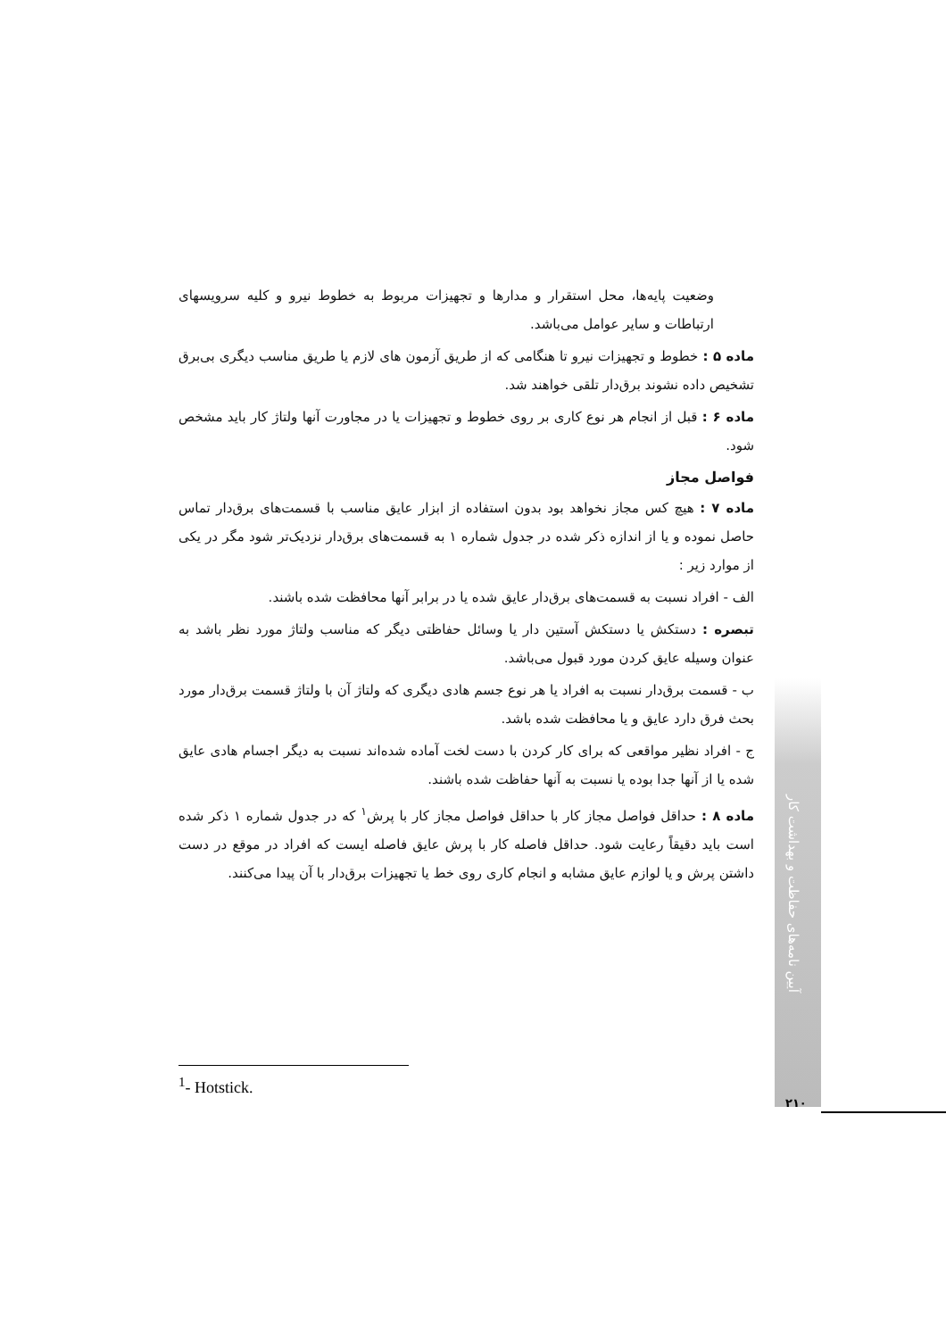وضعیت پایه‌ها، محل استقرار و مدارها و تجهیزات مربوط به خطوط نیرو و کلیه سرویسهای ارتباطات و سایر عوامل می‌باشد.
ماده ۵ : خطوط و تجهیزات نیرو تا هنگامی که از طریق آزمون های لازم یا طریق مناسب دیگری بی‌برق تشخیص داده نشوند برق‌دار تلقی خواهند شد.
ماده ۶ : قبل از انجام هر نوع کاری بر روی خطوط و تجهیزات یا در مجاورت آنها ولتاژ کار باید مشخص شود.
فواصل مجاز
ماده ۷ : هیچ کس مجاز نخواهد بود بدون استفاده از ابزار عایق مناسب با قسمت‌های برق‌دار تماس حاصل نموده و یا از اندازه ذکر شده در جدول شماره ۱ به قسمت‌های برق‌دار نزدیک‌تر شود مگر در یکی از موارد زیر :
الف - افراد نسبت به قسمت‌های برق‌دار عایق شده یا در برابر آنها محافظت شده باشند.
تبصره : دستکش یا دستکش آستین دار یا وسائل حفاظتی دیگر که مناسب ولتاژ مورد نظر باشد به عنوان وسیله عایق کردن مورد قبول می‌باشد.
ب - قسمت برق‌دار نسبت به افراد یا هر نوع جسم هادی دیگری که ولتاژ آن با ولتاژ قسمت برق‌دار مورد بحث فرق دارد عایق و یا محافظت شده باشد.
ج - افراد نظیر مواقعی که برای کار کردن با دست لخت آماده شده‌اند نسبت به دیگر اجسام هادی عایق شده یا از آنها جدا بوده یا نسبت به آنها حفاظت شده باشند.
ماده ۸ : حداقل فواصل مجاز کار با حداقل فواصل مجاز کار با پرش<sup>۱</sup> که در جدول شماره ۱ ذکر شده است باید دقیقاً رعایت شود. حداقل فاصله کار با پرش عایق فاصله ایست که افراد در موقع در دست داشتن پرش و یا لوازم عایق مشابه و انجام کاری روی خط یا تجهیزات برق‌دار با آن پیدا می‌کنند.
آیین نامه‌های حفاظت و بهداشت کار
۲۱۰
<sup>1</sup>- Hotstick.